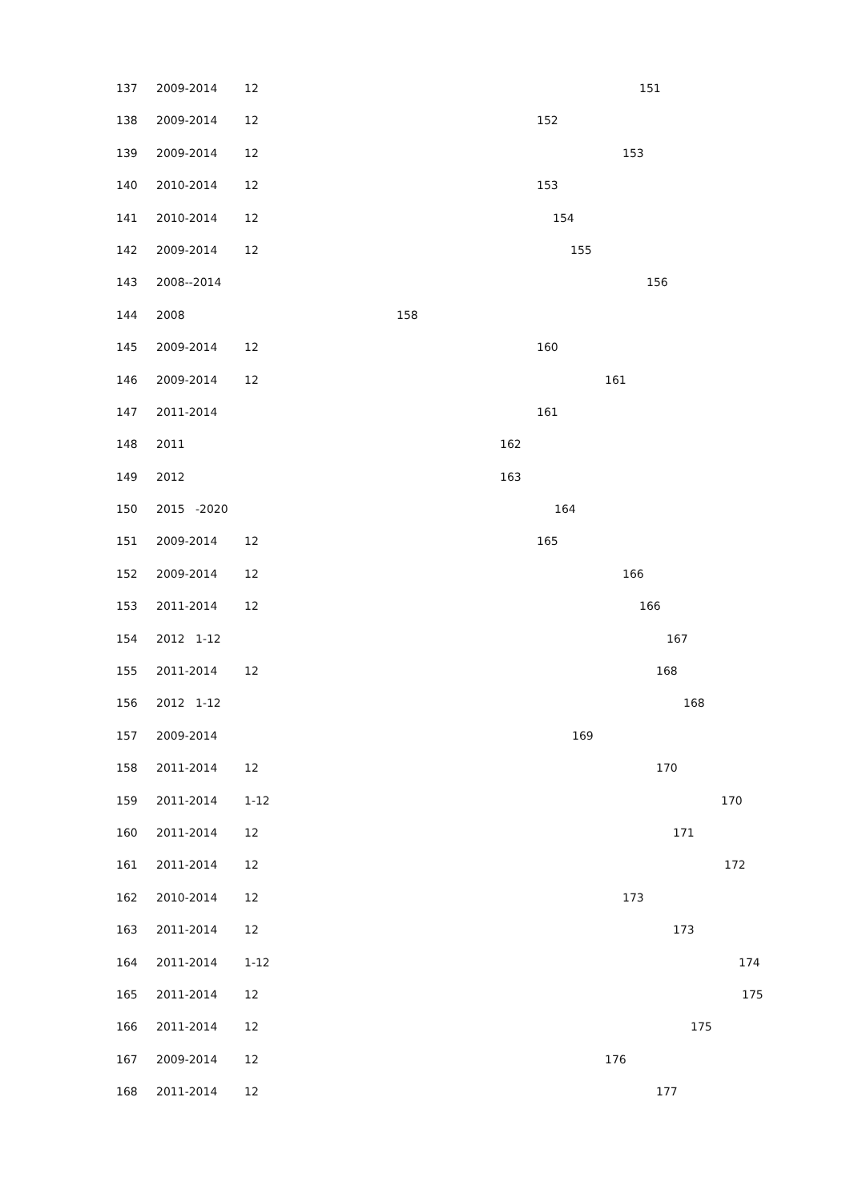137 2009-2014 12 151
138 2009-2014 12 152
139 2009-2014 12 153
140 2010-2014 12 153
141 2010-2014 12 154
142 2009-2014 12 155
143 2008--2014 156
144 2008 158
145 2009-2014 12 160
146 2009-2014 12 161
147 2011-2014 161
148 2011 162
149 2012 163
150 2015 -2020 164
151 2009-2014 12 165
152 2009-2014 12 166
153 2011-2014 12 166
154 2012 1-12 167
155 2011-2014 12 168
156 2012 1-12 168
157 2009-2014 169
158 2011-2014 12 170
159 2011-2014 1-12 170
160 2011-2014 12 171
161 2011-2014 12 172
162 2010-2014 12 173
163 2011-2014 12 173
164 2011-2014 1-12 174
165 2011-2014 12 175
166 2011-2014 12 175
167 2009-2014 12 176
168 2011-2014 12 177